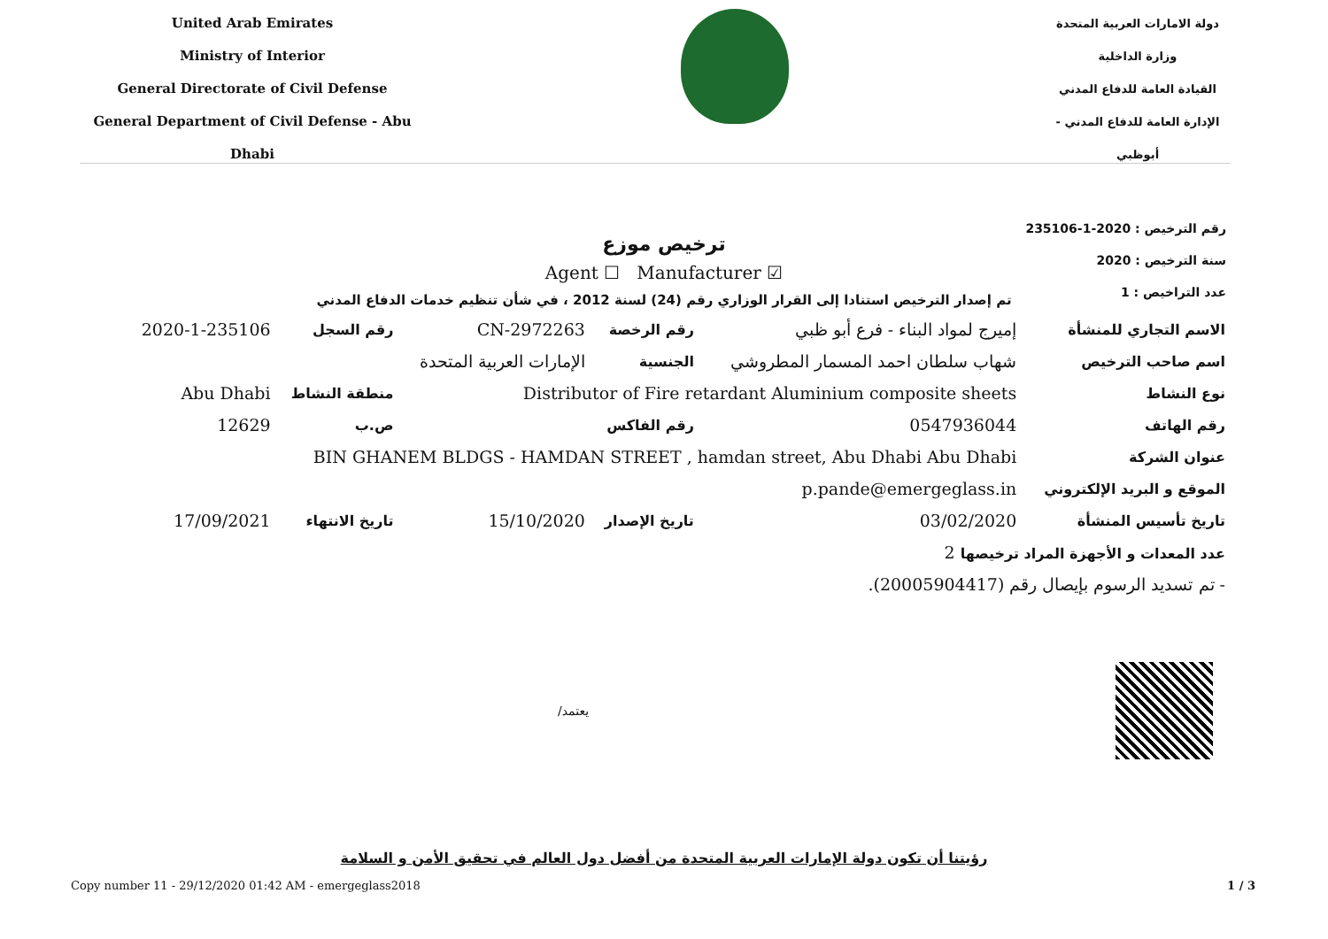United Arab Emirates
Ministry of Interior
General Directorate of Civil Defense
General Department of Civil Defense - Abu Dhabi
دولة الامارات العربية المتحدة
وزارة الداخلية
القيادة العامة للدفاع المدني
الإدارة العامة للدفاع المدني - أبوظبي
رقم الترخيص : 2020-1-235106
سنة الترخيص : 2020
عدد التراخيص : 1
ترخيص موزع
Agent ☐ Manufacturer ☑
تم إصدار الترخيص استنادا إلى القرار الوزاري رقم (24) لسنة 2012 ، في شأن تنظيم خدمات الدفاع المدني
| الاسم التجاري للمنشأة | إميرج لمواد البناء - فرع أبو ظبي | رقم الرخصة | CN-2972263 | رقم السجل | 2020-1-235106 |
| اسم صاحب الترخيص | شهاب سلطان احمد المسمار المطروشي | الجنسية | الإمارات العربية المتحدة | | |
| نوع النشاط | Distributor of Fire retardant Aluminium composite sheets | | | منطقة النشاط | Abu Dhabi |
| رقم الهاتف | 0547936044 | رقم الفاكس | | ص.ب | 12629 |
| عنوان الشركة | BIN GHANEM BLDGS - HAMDAN STREET , hamdan street, Abu Dhabi Abu Dhabi | | | | |
| الموقع و البريد الإلكتروني | p.pande@emergeglass.in | | | | |
| تاريخ تأسيس المنشأة | 03/02/2020 | تاريخ الإصدار | 15/10/2020 | تاريخ الانتهاء | 17/09/2021 |
| عدد المعدات و الأجهزة المراد ترخيصها 2 | | | | | |
| - تم تسديد الرسوم بإيصال رقم (20005904417). | | | | | |
يعتمد/
رؤيتنا أن تكون دولة الإمارات العربية المتحدة من أفضل دول العالم في تحقيق الأمن و السلامة
Copy number 11 - 29/12/2020 01:42 AM - emergeglass2018 1 / 3